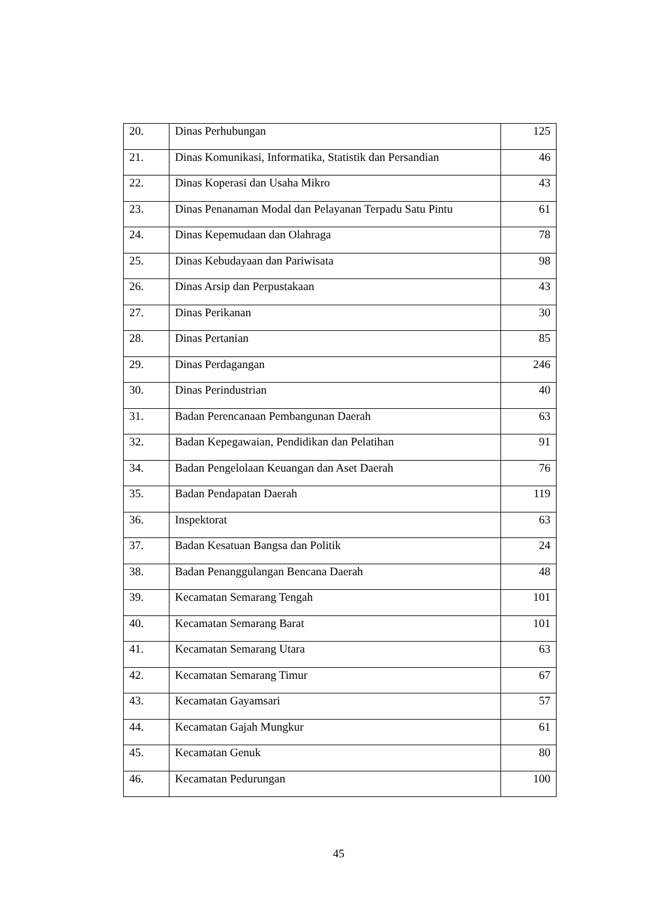| 20. | Dinas Perhubungan | 125 |
| 21. | Dinas Komunikasi, Informatika, Statistik dan Persandian | 46 |
| 22. | Dinas Koperasi dan Usaha Mikro | 43 |
| 23. | Dinas Penanaman Modal dan Pelayanan Terpadu Satu Pintu | 61 |
| 24. | Dinas Kepemudaan dan Olahraga | 78 |
| 25. | Dinas Kebudayaan dan Pariwisata | 98 |
| 26. | Dinas Arsip dan Perpustakaan | 43 |
| 27. | Dinas Perikanan | 30 |
| 28. | Dinas Pertanian | 85 |
| 29. | Dinas Perdagangan | 246 |
| 30. | Dinas Perindustrian | 40 |
| 31. | Badan Perencanaan Pembangunan Daerah | 63 |
| 32. | Badan Kepegawaian, Pendidikan dan Pelatihan | 91 |
| 34. | Badan Pengelolaan Keuangan dan Aset Daerah | 76 |
| 35. | Badan Pendapatan Daerah | 119 |
| 36. | Inspektorat | 63 |
| 37. | Badan Kesatuan Bangsa dan Politik | 24 |
| 38. | Badan Penanggulangan Bencana Daerah | 48 |
| 39. | Kecamatan Semarang Tengah | 101 |
| 40. | Kecamatan Semarang Barat | 101 |
| 41. | Kecamatan Semarang Utara | 63 |
| 42. | Kecamatan Semarang Timur | 67 |
| 43. | Kecamatan Gayamsari | 57 |
| 44. | Kecamatan Gajah Mungkur | 61 |
| 45. | Kecamatan Genuk | 80 |
| 46. | Kecamatan Pedurungan | 100 |
45